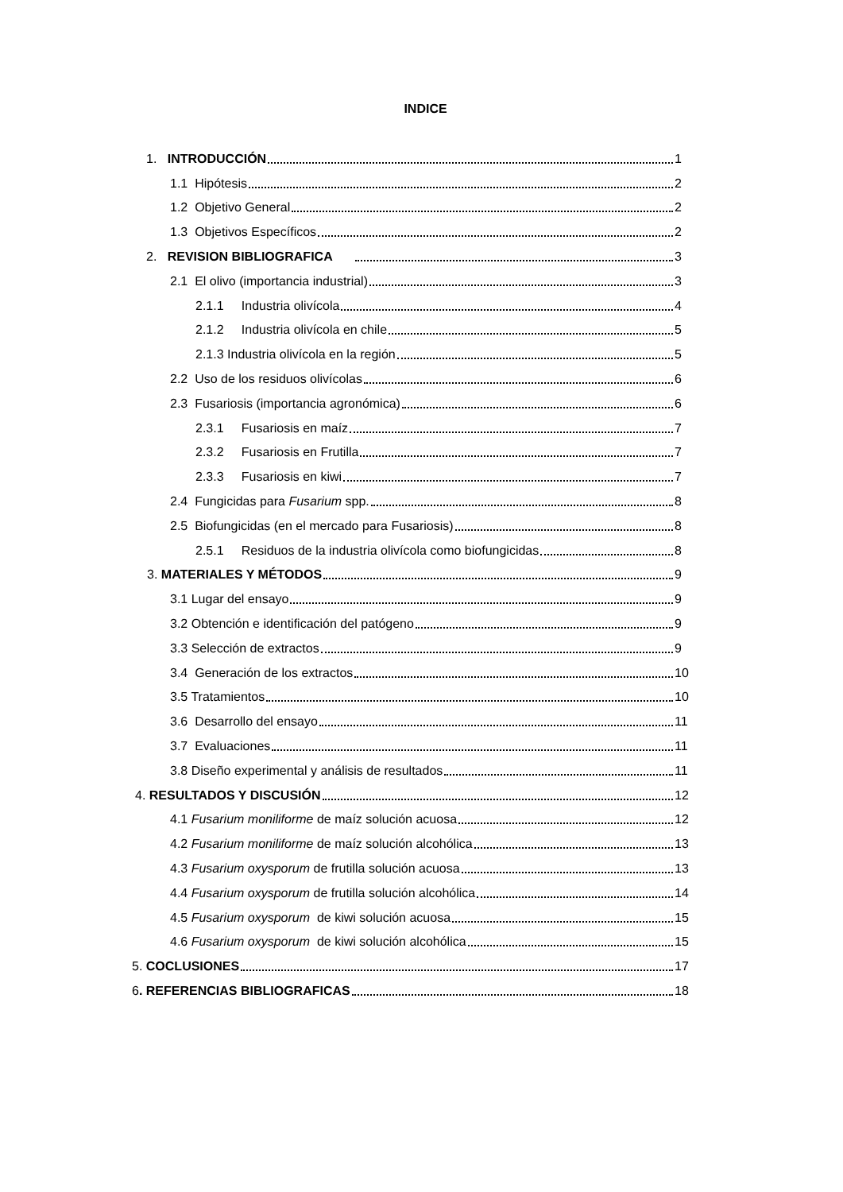INDICE
1. INTRODUCCIÓN 1
1.1 Hipótesis 2
1.2 Objetivo General 2
1.3 Objetivos Específicos 2
2. REVISION BIBLIOGRAFICA 3
2.1 El olivo (importancia industrial) 3
2.1.1 Industria olivícola 4
2.1.2 Industria olivícola en chile 5
2.1.3 Industria olivícola en la región 5
2.2 Uso de los residuos olivícolas 6
2.3 Fusariosis (importancia agronómica) 6
2.3.1 Fusariosis en maíz 7
2.3.2 Fusariosis en Frutilla 7
2.3.3 Fusariosis en kiwi 7
2.4 Fungicidas para Fusarium spp. 8
2.5 Biofungicidas (en el mercado para Fusariosis) 8
2.5.1 Residuos de la industria olivícola como biofungicidas 8
3. MATERIALES Y MÉTODOS 9
3.1 Lugar del ensayo 9
3.2 Obtención e identificación del patógeno 9
3.3 Selección de extractos 9
3.4 Generación de los extractos 10
3.5 Tratamientos 10
3.6 Desarrollo del ensayo 11
3.7 Evaluaciones 11
3.8 Diseño experimental y análisis de resultados 11
4. RESULTADOS Y DISCUSIÓN 12
4.1 Fusarium moniliforme de maíz solución acuosa 12
4.2 Fusarium moniliforme de maíz solución alcohólica 13
4.3 Fusarium oxysporum de frutilla solución acuosa 13
4.4 Fusarium oxysporum de frutilla solución alcohólica 14
4.5 Fusarium oxysporum de kiwi solución acuosa 15
4.6 Fusarium oxysporum de kiwi solución alcohólica 15
5. COCLUSIONES 17
6. REFERENCIAS BIBLIOGRAFICAS 18